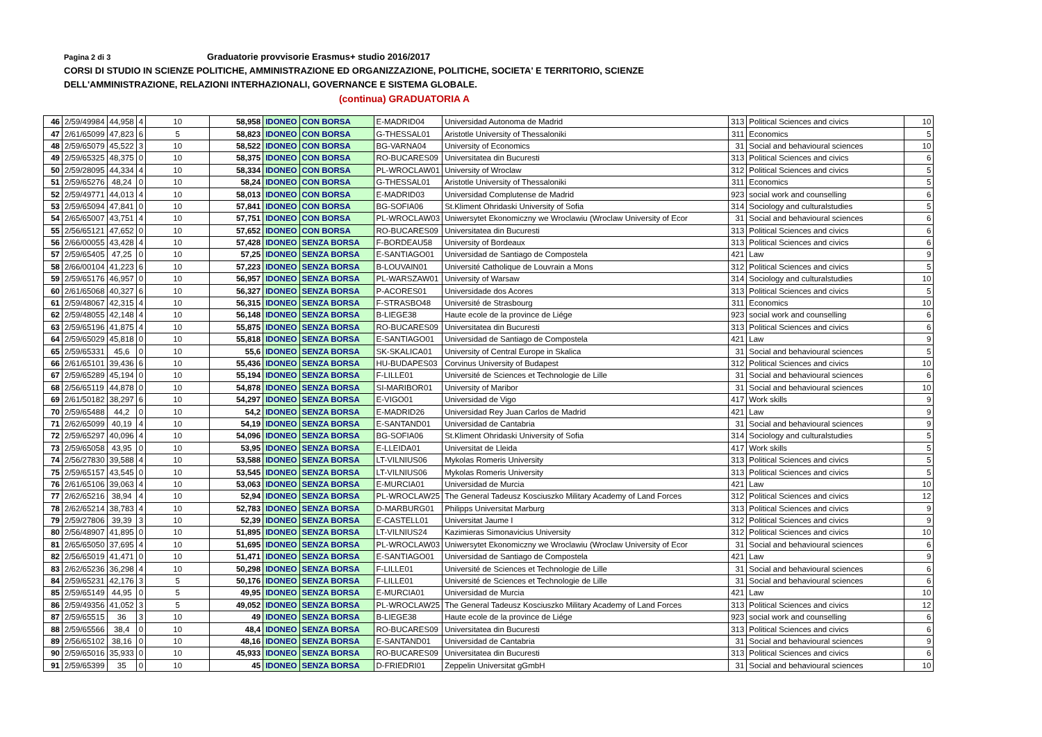Pagina 2 di 3 Graduatorie provvisorie Erasmus+ studio 2016/2017
CORSI DI STUDIO IN SCIENZE POLITICHE, AMMINISTRAZIONE ED ORGANIZZAZIONE, POLITICHE, SOCIETA' E TERRITORIO, SCIENZE
DELL'AMMINISTRAZIONE, RELAZIONI INTERHAZIONALI, GOVERNANCE E SISTEMA GLOBALE.
(continua) GRADUATORIA A
| 46 | 2/59/49984 | 44,958 | 4 | 10 | 58,958 | IDONEO | CON BORSA | E-MADRID04 | Universidad Autonoma de Madrid | 313 | Political Sciences and civics | 10 |
| 47 | 2/61/65099 | 47,823 | 6 | 5 | 58,823 | IDONEO | CON BORSA | G-THESSAL01 | Aristotle University of Thessaloniki | 311 | Economics | 5 |
| 48 | 2/59/65079 | 45,522 | 3 | 10 | 58,522 | IDONEO | CON BORSA | BG-VARNA04 | University of Economics | 31 | Social and behavioural sciences | 10 |
| 49 | 2/59/65325 | 48,375 | 0 | 10 | 58,375 | IDONEO | CON BORSA | RO-BUCARES09 | Universitatea din Bucuresti | 313 | Political Sciences and civics | 6 |
| 50 | 2/59/28095 | 44,334 | 4 | 10 | 58,334 | IDONEO | CON BORSA | PL-WROCLAW01 | University of Wroclaw | 312 | Political Sciences and civics | 5 |
| 51 | 2/59/65276 | 48,24 | 0 | 10 | 58,24 | IDONEO | CON BORSA | G-THESSAL01 | Aristotle University of Thessaloniki | 311 | Economics | 5 |
| 52 | 2/59/49771 | 44,013 | 4 | 10 | 58,013 | IDONEO | CON BORSA | E-MADRID03 | Universidad Complutense de Madrid | 923 | social work and counselling | 6 |
| 53 | 2/59/65094 | 47,841 | 0 | 10 | 57,841 | IDONEO | CON BORSA | BG-SOFIA06 | St.Kliment Ohridaski University of Sofia | 314 | Sociology and culturalstudies | 5 |
| 54 | 2/65/65007 | 43,751 | 4 | 10 | 57,751 | IDONEO | CON BORSA | PL-WROCLAW03 | Uniwersytet Ekonomiczny we Wroclawiu (Wroclaw University of Ecor | 31 | Social and behavioural sciences | 6 |
| 55 | 2/56/65121 | 47,652 | 0 | 10 | 57,652 | IDONEO | CON BORSA | RO-BUCARES09 | Universitatea din Bucuresti | 313 | Political Sciences and civics | 6 |
| 56 | 2/66/00055 | 43,428 | 4 | 10 | 57,428 | IDONEO | SENZA BORSA | F-BORDEAU58 | University of Bordeaux | 313 | Political Sciences and civics | 6 |
| 57 | 2/59/65405 | 47,25 | 0 | 10 | 57,25 | IDONEO | SENZA BORSA | E-SANTIAGO01 | Universidad de Santiago de Compostela | 421 | Law | 9 |
| 58 | 2/66/00104 | 41,223 | 6 | 10 | 57,223 | IDONEO | SENZA BORSA | B-LOUVAIN01 | Université Catholique de Louvrain a Mons | 312 | Political Sciences and civics | 5 |
| 59 | 2/59/65176 | 46,957 | 0 | 10 | 56,957 | IDONEO | SENZA BORSA | PL-WARSZAW01 | University of Warsaw | 314 | Sociology and culturalstudies | 10 |
| 60 | 2/61/65068 | 40,327 | 6 | 10 | 56,327 | IDONEO | SENZA BORSA | P-ACORES01 | Universidade dos Acores | 313 | Political Sciences and civics | 5 |
| 61 | 2/59/48067 | 42,315 | 4 | 10 | 56,315 | IDONEO | SENZA BORSA | F-STRASBO48 | Université de Strasbourg | 311 | Economics | 10 |
| 62 | 2/59/48055 | 42,148 | 4 | 10 | 56,148 | IDONEO | SENZA BORSA | B-LIEGE38 | Haute ecole de la province de Liége | 923 | social work and counselling | 6 |
| 63 | 2/59/65196 | 41,875 | 4 | 10 | 55,875 | IDONEO | SENZA BORSA | RO-BUCARES09 | Universitatea din Bucuresti | 313 | Political Sciences and civics | 6 |
| 64 | 2/59/65029 | 45,818 | 0 | 10 | 55,818 | IDONEO | SENZA BORSA | E-SANTIAGO01 | Universidad de Santiago de Compostela | 421 | Law | 9 |
| 65 | 2/59/65331 | 45,6 | 0 | 10 | 55,6 | IDONEO | SENZA BORSA | SK-SKALICA01 | University of Central Europe in Skalica | 31 | Social and behavioural sciences | 5 |
| 66 | 2/61/65101 | 39,436 | 6 | 10 | 55,436 | IDONEO | SENZA BORSA | HU-BUDAPES03 | Corvinus University of Budapest | 312 | Political Sciences and civics | 10 |
| 67 | 2/59/65289 | 45,194 | 0 | 10 | 55,194 | IDONEO | SENZA BORSA | F-LILLE01 | Université de Sciences et Technologie de Lille | 31 | Social and behavioural sciences | 6 |
| 68 | 2/56/65119 | 44,878 | 0 | 10 | 54,878 | IDONEO | SENZA BORSA | SI-MARIBOR01 | University of Maribor | 31 | Social and behavioural sciences | 10 |
| 69 | 2/61/50182 | 38,297 | 6 | 10 | 54,297 | IDONEO | SENZA BORSA | E-VIGO01 | Universidad de Vigo | 417 | Work skills | 9 |
| 70 | 2/59/65488 | 44,2 | 0 | 10 | 54,2 | IDONEO | SENZA BORSA | E-MADRID26 | Universidad Rey Juan Carlos de Madrid | 421 | Law | 9 |
| 71 | 2/62/65099 | 40,19 | 4 | 10 | 54,19 | IDONEO | SENZA BORSA | E-SANTAND01 | Universidad de Cantabria | 31 | Social and behavioural sciences | 9 |
| 72 | 2/59/65297 | 40,096 | 4 | 10 | 54,096 | IDONEO | SENZA BORSA | BG-SOFIA06 | St.Kliment Ohridaski University of Sofia | 314 | Sociology and culturalstudies | 5 |
| 73 | 2/59/65058 | 43,95 | 0 | 10 | 53,95 | IDONEO | SENZA BORSA | E-LLEIDA01 | Universitat de Lleida | 417 | Work skills | 5 |
| 74 | 2/56/27830 | 39,588 | 4 | 10 | 53,588 | IDONEO | SENZA BORSA | LT-VILNIUS06 | Mykolas Romeris University | 313 | Political Sciences and civics | 5 |
| 75 | 2/59/65157 | 43,545 | 0 | 10 | 53,545 | IDONEO | SENZA BORSA | LT-VILNIUS06 | Mykolas Romeris University | 313 | Political Sciences and civics | 5 |
| 76 | 2/61/65106 | 39,063 | 4 | 10 | 53,063 | IDONEO | SENZA BORSA | E-MURCIA01 | Universidad de Murcia | 421 | Law | 10 |
| 77 | 2/62/65216 | 38,94 | 4 | 10 | 52,94 | IDONEO | SENZA BORSA | PL-WROCLAW25 | The General Tadeusz Kosciuszko Military Academy of Land Forces | 312 | Political Sciences and civics | 12 |
| 78 | 2/62/65214 | 38,783 | 4 | 10 | 52,783 | IDONEO | SENZA BORSA | D-MARBURG01 | Philipps Universitat Marburg | 313 | Political Sciences and civics | 9 |
| 79 | 2/59/27806 | 39,39 | 3 | 10 | 52,39 | IDONEO | SENZA BORSA | E-CASTELL01 | Universitat Jaume I | 312 | Political Sciences and civics | 9 |
| 80 | 2/56/48907 | 41,895 | 0 | 10 | 51,895 | IDONEO | SENZA BORSA | LT-VILNIUS24 | Kazimieras Simonavicius University | 312 | Political Sciences and civics | 10 |
| 81 | 2/65/65050 | 37,695 | 4 | 10 | 51,695 | IDONEO | SENZA BORSA | PL-WROCLAW03 | Uniwersytet Ekonomiczny we Wroclawiu (Wroclaw University of Ecor | 31 | Social and behavioural sciences | 6 |
| 82 | 2/56/65019 | 41,471 | 0 | 10 | 51,471 | IDONEO | SENZA BORSA | E-SANTIAGO01 | Universidad de Santiago de Compostela | 421 | Law | 9 |
| 83 | 2/62/65236 | 36,298 | 4 | 10 | 50,298 | IDONEO | SENZA BORSA | F-LILLE01 | Université de Sciences et Technologie de Lille | 31 | Social and behavioural sciences | 6 |
| 84 | 2/59/65231 | 42,176 | 3 | 5 | 50,176 | IDONEO | SENZA BORSA | F-LILLE01 | Université de Sciences et Technologie de Lille | 31 | Social and behavioural sciences | 6 |
| 85 | 2/59/65149 | 44,95 | 0 | 5 | 49,95 | IDONEO | SENZA BORSA | E-MURCIA01 | Universidad de Murcia | 421 | Law | 10 |
| 86 | 2/59/49356 | 41,052 | 3 | 5 | 49,052 | IDONEO | SENZA BORSA | PL-WROCLAW25 | The General Tadeusz Kosciuszko Military Academy of Land Forces | 313 | Political Sciences and civics | 12 |
| 87 | 2/59/65515 | 36 | 3 | 10 | 49 | IDONEO | SENZA BORSA | B-LIEGE38 | Haute ecole de la province de Liége | 923 | social work and counselling | 6 |
| 88 | 2/59/65566 | 38,4 | 0 | 10 | 48,4 | IDONEO | SENZA BORSA | RO-BUCARES09 | Universitatea din Bucuresti | 313 | Political Sciences and civics | 6 |
| 89 | 2/56/65102 | 38,16 | 0 | 10 | 48,16 | IDONEO | SENZA BORSA | E-SANTAND01 | Universidad de Cantabria | 31 | Social and behavioural sciences | 9 |
| 90 | 2/59/65016 | 35,933 | 0 | 10 | 45,933 | IDONEO | SENZA BORSA | RO-BUCARES09 | Universitatea din Bucuresti | 313 | Political Sciences and civics | 6 |
| 91 | 2/59/65399 | 35 | 0 | 10 | 45 | IDONEO | SENZA BORSA | D-FRIEDRI01 | Zeppelin Universitat gGmbH | 31 | Social and behavioural sciences | 10 |